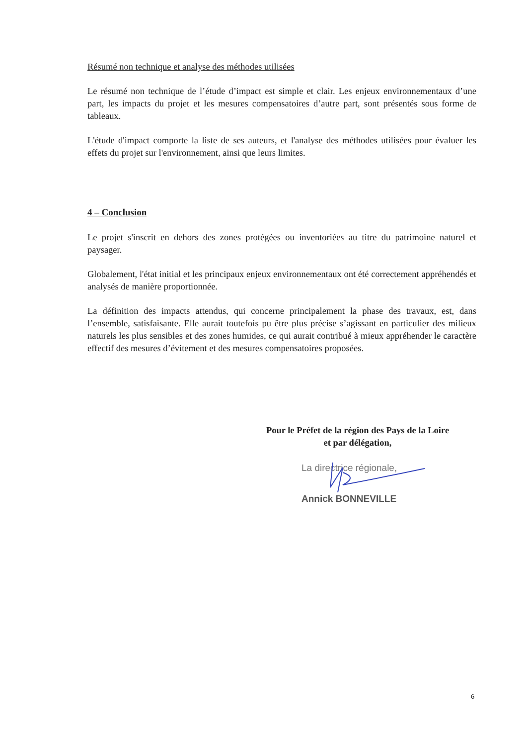Résumé non technique et analyse des méthodes utilisées
Le résumé non technique de l’étude d’impact est simple et clair. Les enjeux environnementaux d’une part, les impacts du projet et les mesures compensatoires d’autre part, sont présentés sous forme de tableaux.
L'étude d'impact comporte la liste de ses auteurs, et l'analyse des méthodes utilisées pour évaluer les effets du projet sur l'environnement, ainsi que leurs limites.
4 – Conclusion
Le projet s'inscrit en dehors des zones protégées ou inventoriées au titre du patrimoine naturel et paysager.
Globalement, l'état initial et les principaux enjeux environnementaux ont été correctement appréhendés et analysés de manière proportionnée.
La définition des impacts attendus, qui concerne principalement la phase des travaux, est, dans l’ensemble, satisfaisante. Elle aurait toutefois pu être plus précise s’agissant en particulier des milieux naturels les plus sensibles et des zones humides, ce qui aurait contribué à mieux appréhender le caractère effectif des mesures d’évitement et des mesures compensatoires proposées.
Pour le Préfet de la région des Pays de la Loire
et par délégation,
La directrice régionale,
Annick BONNEVILLE
6